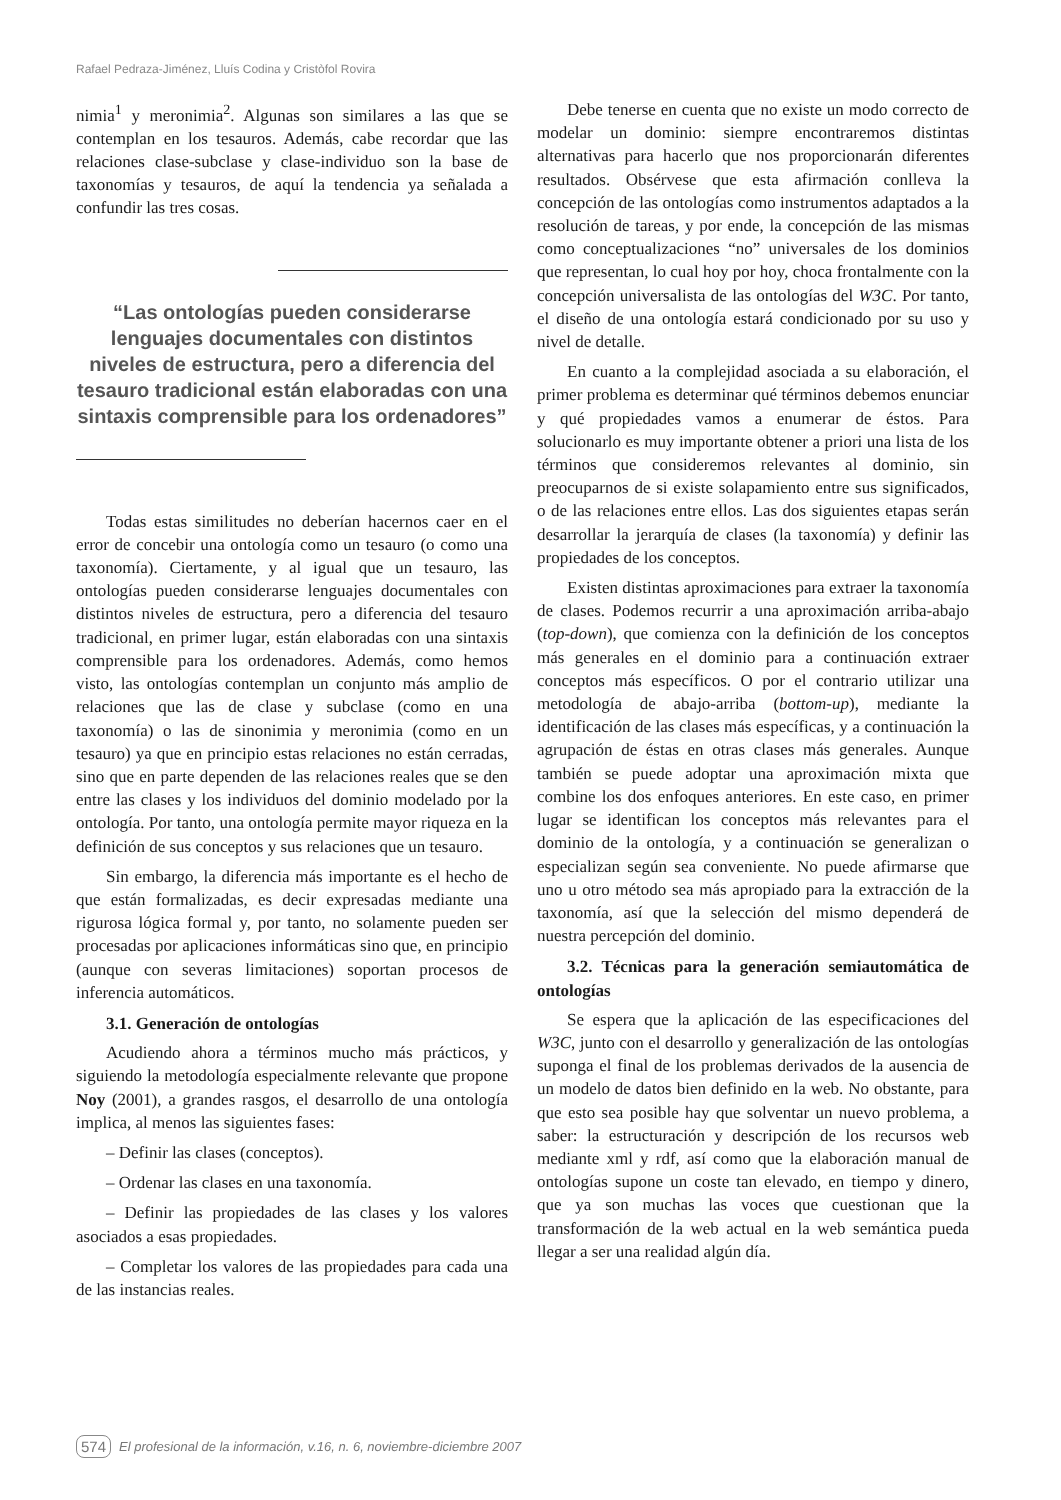Rafael Pedraza-Jiménez, Lluís Codina y Cristòfol Rovira
nimia<sup>1</sup> y meronimia<sup>2</sup>. Algunas son similares a las que se contemplan en los tesauros. Además, cabe recordar que las relaciones clase-subclase y clase-individuo son la base de taxonomías y tesauros, de aquí la tendencia ya señalada a confundir las tres cosas.
“Las ontologías pueden considerarse lenguajes documentales con distintos niveles de estructura, pero a diferencia del tesauro tradicional están elaboradas con una sintaxis comprensible para los ordenadores”
Todas estas similitudes no deberían hacernos caer en el error de concebir una ontología como un tesauro (o como una taxonomía). Ciertamente, y al igual que un tesauro, las ontologías pueden considerarse lenguajes documentales con distintos niveles de estructura, pero a diferencia del tesauro tradicional, en primer lugar, están elaboradas con una sintaxis comprensible para los ordenadores. Además, como hemos visto, las ontologías contemplan un conjunto más amplio de relaciones que las de clase y subclase (como en una taxonomía) o las de sinonimia y meronimia (como en un tesauro) ya que en principio estas relaciones no están cerradas, sino que en parte dependen de las relaciones reales que se den entre las clases y los individuos del dominio modelado por la ontología. Por tanto, una ontología permite mayor riqueza en la definición de sus conceptos y sus relaciones que un tesauro.
Sin embargo, la diferencia más importante es el hecho de que están formalizadas, es decir expresadas mediante una rigurosa lógica formal y, por tanto, no solamente pueden ser procesadas por aplicaciones informáticas sino que, en principio (aunque con severas limitaciones) soportan procesos de inferencia automáticos.
3.1. Generación de ontologías
Acudiendo ahora a términos mucho más prácticos, y siguiendo la metodología especialmente relevante que propone Noy (2001), a grandes rasgos, el desarrollo de una ontología implica, al menos las siguientes fases:
– Definir las clases (conceptos).
– Ordenar las clases en una taxonomía.
– Definir las propiedades de las clases y los valores asociados a esas propiedades.
– Completar los valores de las propiedades para cada una de las instancias reales.
Debe tenerse en cuenta que no existe un modo correcto de modelar un dominio: siempre encontraremos distintas alternativas para hacerlo que nos proporcionarán diferentes resultados. Obsérvese que esta afirmación conlleva la concepción de las ontologías como instrumentos adaptados a la resolución de tareas, y por ende, la concepción de las mismas como conceptualizaciones “no” universales de los dominios que representan, lo cual hoy por hoy, choca frontalmente con la concepción universalista de las ontologías del W3C. Por tanto, el diseño de una ontología estará condicionado por su uso y nivel de detalle.
En cuanto a la complejidad asociada a su elaboración, el primer problema es determinar qué términos debemos enunciar y qué propiedades vamos a enumerar de éstos. Para solucionarlo es muy importante obtener a priori una lista de los términos que consideremos relevantes al dominio, sin preocuparnos de si existe solapamiento entre sus significados, o de las relaciones entre ellos. Las dos siguientes etapas serán desarrollar la jerarquía de clases (la taxonomía) y definir las propiedades de los conceptos.
Existen distintas aproximaciones para extraer la taxonomía de clases. Podemos recurrir a una aproximación arriba-abajo (top-down), que comienza con la definición de los conceptos más generales en el dominio para a continuación extraer conceptos más específicos. O por el contrario utilizar una metodología de abajo-arriba (bottom-up), mediante la identificación de las clases más específicas, y a continuación la agrupación de éstas en otras clases más generales. Aunque también se puede adoptar una aproximación mixta que combine los dos enfoques anteriores. En este caso, en primer lugar se identifican los conceptos más relevantes para el dominio de la ontología, y a continuación se generalizan o especializan según sea conveniente. No puede afirmarse que uno u otro método sea más apropiado para la extracción de la taxonomía, así que la selección del mismo dependerá de nuestra percepción del dominio.
3.2. Técnicas para la generación semiautomática de ontologías
Se espera que la aplicación de las especificaciones del W3C, junto con el desarrollo y generalización de las ontologías suponga el final de los problemas derivados de la ausencia de un modelo de datos bien definido en la web. No obstante, para que esto sea posible hay que solventar un nuevo problema, a saber: la estructuración y descripción de los recursos web mediante xml y rdf, así como que la elaboración manual de ontologías supone un coste tan elevado, en tiempo y dinero, que ya son muchas las voces que cuestionan que la transformación de la web actual en la web semántica pueda llegar a ser una realidad algún día.
574 El profesional de la información, v.16, n. 6, noviembre-diciembre 2007